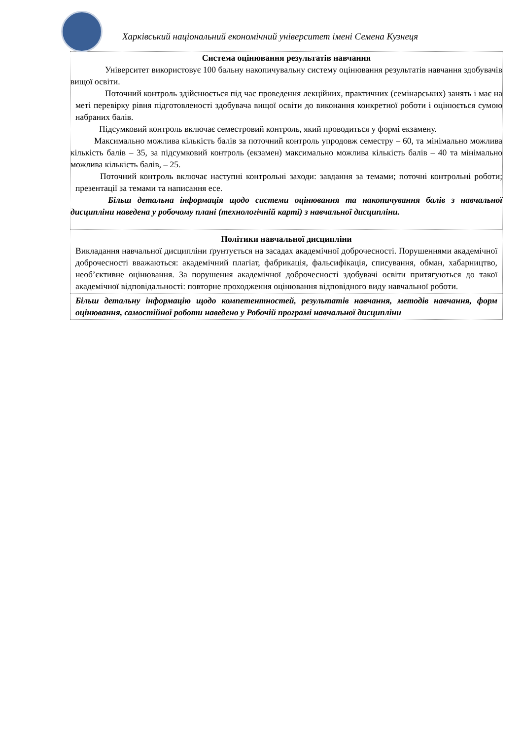Харківський національний економічний університет імені Семена Кузнеця
| Система оцінювання результатів навчання Університет використовує 100 бальну накопичувальну систему оцінювання результатів навчання здобувачів вищої освіти. Поточний контроль здійснюється під час проведення лекційних, практичних (семінарських) занять і має на меті перевірку рівня підготовленості здобувача вищої освіти до виконання конкретної роботи і оцінюється сумою набраних балів. Підсумковий контроль включає семестровий контроль, який проводиться у формі екзамену. Максимально можлива кількість балів за поточний контроль упродовж семестру – 60, та мінімально можлива кількість балів – 35, за підсумковий контроль (екзамен) максимально можлива кількість балів – 40 та мінімально можлива кількість балів, – 25. Поточний контроль включає наступні контрольні заходи: завдання за темами; поточні контрольні роботи; презентації за темами та написання есе. Більш детальна інформація щодо системи оцінювання та накопичування балів з навчальної дисципліни наведена у робочому плані (технологічній карті) з навчальної дисципліни. |
| Політики навчальної дисципліни Викладання навчальної дисципліни ґрунтується на засадах академічної доброчесності. Порушеннями академічної доброчесності вважаються: академічний плагіат, фабрикація, фальсифікація, списування, обман, хабарництво, необ’єктивне оцінювання. За порушення академічної доброчесності здобувачі освіти притягуються до такої академічної відповідальності: повторне проходження оцінювання відповідного виду навчальної роботи. |
| Більш детальну інформацію щодо компетентностей, результатів навчання, методів навчання, форм оцінювання, самостійної роботи наведено у Робочій програмі навчальної дисципліни |